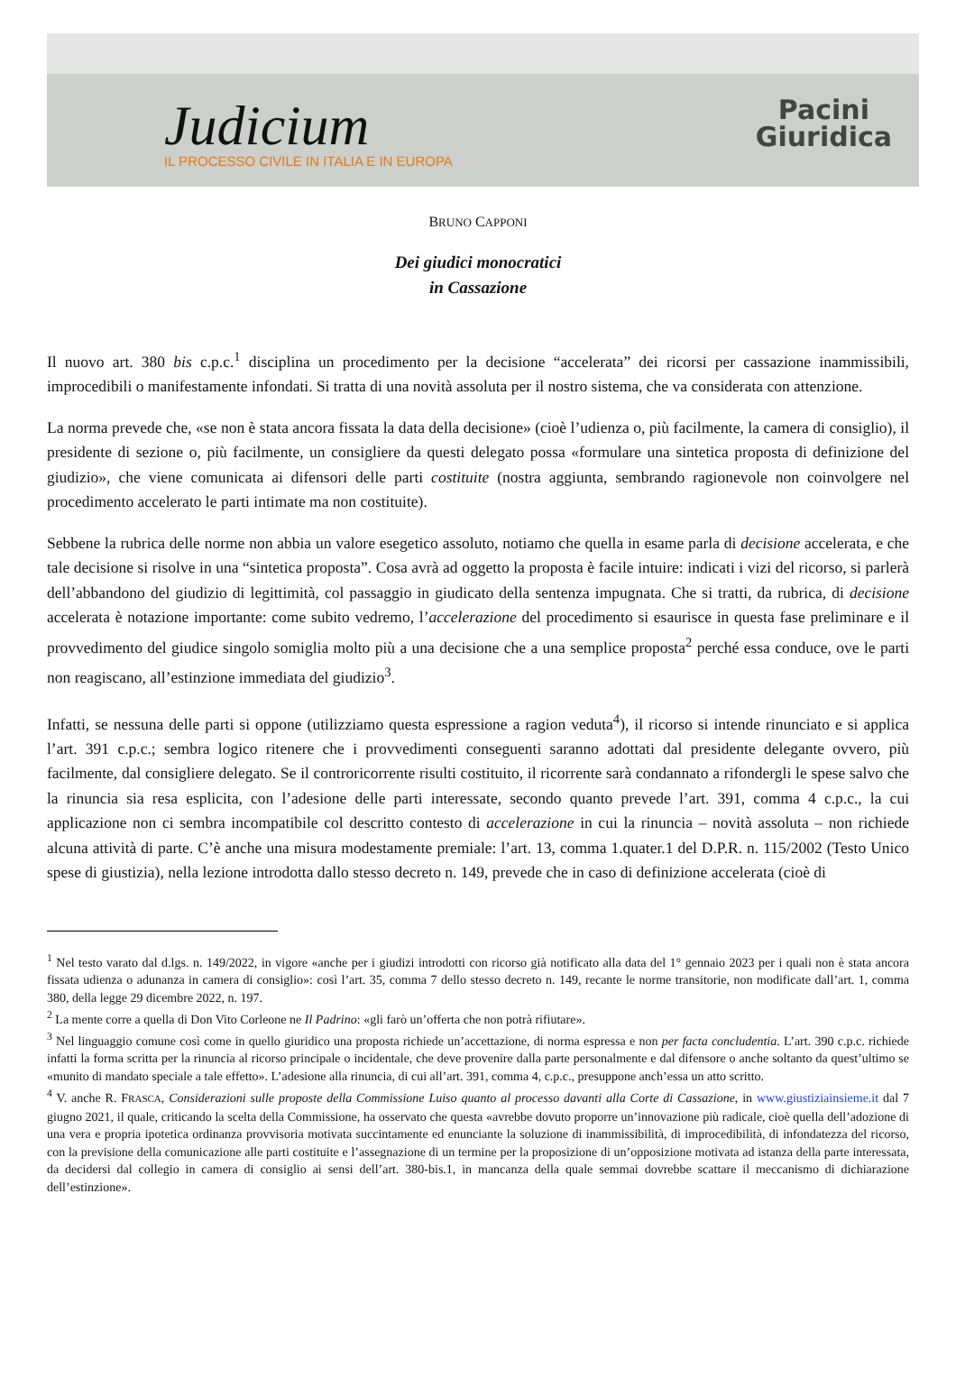Judicium
IL PROCESSO CIVILE IN ITALIA E IN EUROPA
Pacini
Giuridica
BRUNO CAPPONI
Dei giudici monocratici
in Cassazione
Il nuovo art. 380 bis c.p.c.<sup>1</sup> disciplina un procedimento per la decisione “accelerata” dei ricorsi per cassazione inammissibili, improcedibili o manifestamente infondati. Si tratta di una novità assoluta per il nostro sistema, che va considerata con attenzione.
La norma prevede che, «se non è stata ancora fissata la data della decisione» (cioè l’udienza o, più facilmente, la camera di consiglio), il presidente di sezione o, più facilmente, un consigliere da questi delegato possa «formulare una sintetica proposta di definizione del giudizio», che viene comunicata ai difensori delle parti costituite (nostra aggiunta, sembrando ragionevole non coinvolgere nel procedimento accelerato le parti intimate ma non costituite).
Sebbene la rubrica delle norme non abbia un valore esegetico assoluto, notiamo che quella in esame parla di decisione accelerata, e che tale decisione si risolve in una “sintetica proposta”. Cosa avrà ad oggetto la proposta è facile intuire: indicati i vizi del ricorso, si parlerà dell’abbandono del giudizio di legittimità, col passaggio in giudicato della sentenza impugnata. Che si tratti, da rubrica, di decisione accelerata è notazione importante: come subito vedremo, l’accelerazione del procedimento si esaurisce in questa fase preliminare e il provvedimento del giudice singolo somiglia molto più a una decisione che a una semplice proposta<sup>2</sup> perché essa conduce, ove le parti non reagiscano, all’estinzione immediata del giudizio<sup>3</sup>.
Infatti, se nessuna delle parti si oppone (utilizziamo questa espressione a ragion veduta<sup>4</sup>), il ricorso si intende rinunciato e si applica l’art. 391 c.p.c.; sembra logico ritenere che i provvedimenti conseguenti saranno adottati dal presidente delegante ovvero, più facilmente, dal consigliere delegato. Se il controricorrente risulti costituito, il ricorrente sarà condannato a rifondergli le spese salvo che la rinuncia sia resa esplicita, con l’adesione delle parti interessate, secondo quanto prevede l’art. 391, comma 4 c.p.c., la cui applicazione non ci sembra incompatibile col descritto contesto di accelerazione in cui la rinuncia – novità assoluta – non richiede alcuna attività di parte. C’è anche una misura modestamente premiale: l’art. 13, comma 1.quater.1 del D.P.R. n. 115/2002 (Testo Unico spese di giustizia), nella lezione introdotta dallo stesso decreto n. 149, prevede che in caso di definizione accelerata (cioè di
<sup>1</sup> Nel testo varato dal d.lgs. n. 149/2022, in vigore «anche per i giudizi introdotti con ricorso già notificato alla data del 1° gennaio 2023 per i quali non è stata ancora fissata udienza o adunanza in camera di consiglio»: così l’art. 35, comma 7 dello stesso decreto n. 149, recante le norme transitorie, non modificate dall’art. 1, comma 380, della legge 29 dicembre 2022, n. 197.
<sup>2</sup> La mente corre a quella di Don Vito Corleone ne Il Padrino: «gli farò un’offerta che non potrà rifiutare».
<sup>3</sup> Nel linguaggio comune così come in quello giuridico una proposta richiede un’accettazione, di norma espressa e non per facta concludentia. L’art. 390 c.p.c. richiede infatti la forma scritta per la rinuncia al ricorso principale o incidentale, che deve provenire dalla parte personalmente e dal difensore o anche soltanto da quest’ultimo se «munito di mandato speciale a tale effetto». L’adesione alla rinuncia, di cui all’art. 391, comma 4, c.p.c., presuppone anch’essa un atto scritto.
<sup>4</sup> V. anche R. FRASCA, Considerazioni sulle proposte della Commissione Luiso quanto al processo davanti alla Corte di Cassazione, in www.giustiziainsieme.it dal 7 giugno 2021, il quale, criticando la scelta della Commissione, ha osservato che questa «avrebbe dovuto proporre un’innovazione più radicale, cioè quella dell’adozione di una vera e propria ipotetica ordinanza provvisoria motivata succintamente ed enunciante la soluzione di inammissibilità, di improcedibilità, di infondatezza del ricorso, con la previsione della comunicazione alle parti costituite e l’assegnazione di un termine per la proposizione di un’opposizione motivata ad istanza della parte interessata, da decidersi dal collegio in camera di consiglio ai sensi dell’art. 380-bis.1, in mancanza della quale semmai dovrebbe scattare il meccanismo di dichiarazione dell’estinzione».